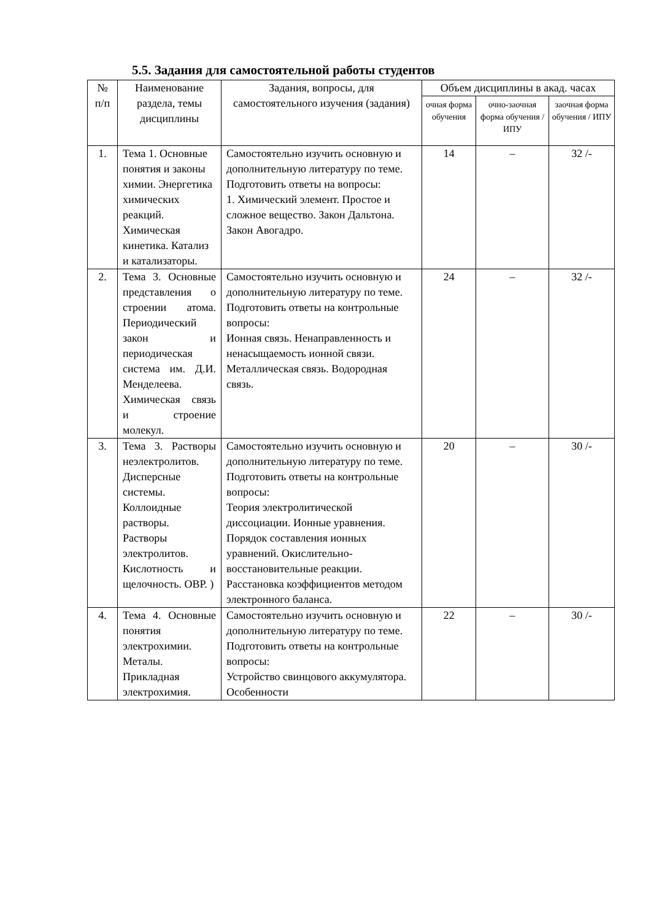5.5. Задания для самостоятельной работы студентов
| № п/п | Наименование раздела, темы дисциплины | Задания, вопросы, для самостоятельного изучения (задания) | Объем дисциплины в акад. часах | | |
| --- | --- | --- | --- | --- | --- |
| | | | очная форма обучения | очно-заочная форма обучения / ИПУ | заочная форма обучения / ИПУ |
| 1. | Тема 1. Основные понятия и законы химии. Энергетика химических реакций. Химическая кинетика. Катализ и катализаторы. | Самостоятельно изучить основную и дополнительную литературу по теме. Подготовить ответы на вопросы: 1. Химический элемент. Простое и сложное вещество. Закон Дальтона. Закон Авогадро. | 14 | – | 32 /- |
| 2. | Тема 3. Основные представления о строении атома. Периодический закон и периодическая система им. Д.И. Менделеева. Химическая связь и строение молекул. | Самостоятельно изучить основную и дополнительную литературу по теме. Подготовить ответы на контрольные вопросы: Ионная связь. Ненаправленность и ненасыщаемость ионной связи. Металлическая связь. Водородная связь. | 24 | – | 32 /- |
| 3. | Тема 3. Растворы неэлектролитов. Дисперсные системы. Коллоидные растворы. Растворы электролитов. Кислотность и щелочность. ОВР. ) | Самостоятельно изучить основную и дополнительную литературу по теме. Подготовить ответы на контрольные вопросы: Теория электролитической диссоциации. Ионные уравнения. Порядок составления ионных уравнений. Окислительно-восстановительные реакции. Расстановка коэффициентов методом электронного баланса. | 20 | – | 30 /- |
| 4. | Тема 4. Основные понятия электрохимии. Металы. Прикладная электрохимия. | Самостоятельно изучить основную и дополнительную литературу по теме. Подготовить ответы на контрольные вопросы: Устройство свинцового аккумулятора. Особенности | 22 | – | 30 /- |